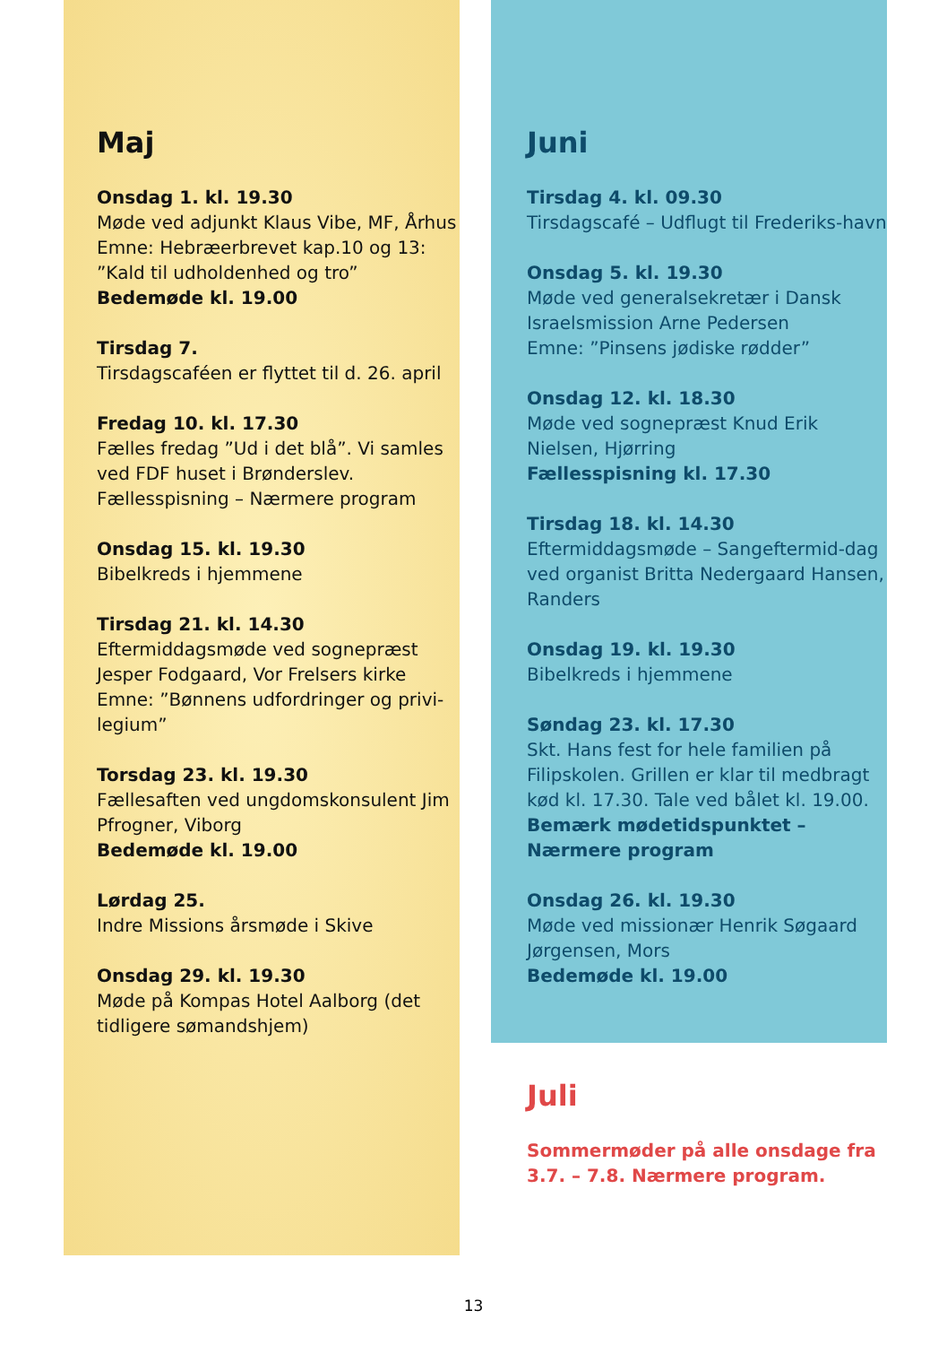Maj
Onsdag 1. kl. 19.30
Møde ved adjunkt Klaus Vibe, MF, Århus
Emne: Hebræerbrevet kap.10 og 13:
”Kald til udholdenhed og tro”
Bedemøde kl. 19.00
Tirsdag 7.
Tirsdagscaféen er flyttet til d. 26. april
Fredag 10. kl. 17.30
Fælles fredag ”Ud i det blå”. Vi samles ved FDF huset i Brønderslev.
Fællesspisning – Nærmere program
Onsdag 15. kl. 19.30
Bibelkreds i hjemmene
Tirsdag 21. kl. 14.30
Eftermiddagsmøde ved sognepræst Jesper Fodgaard, Vor Frelsers kirke
Emne: ”Bønnens udfordringer og privi-legium”
Torsdag 23. kl. 19.30
Fællesaften ved ungdomskonsulent Jim Pfrogner, Viborg
Bedemøde kl. 19.00
Lørdag 25.
Indre Missions årsmøde i Skive
Onsdag 29. kl. 19.30
Møde på Kompas Hotel Aalborg (det tidligere sømandshjem)
Juni
Tirsdag 4. kl. 09.30
Tirsdagscafé – Udflugt til Frederiks-havn
Onsdag 5. kl. 19.30
Møde ved generalsekretær i Dansk Israelsmission Arne Pedersen
Emne: ”Pinsens jødiske rødder”
Onsdag 12. kl. 18.30
Møde ved sognepræst Knud Erik Nielsen, Hjørring
Fællesspisning kl. 17.30
Tirsdag 18. kl. 14.30
Eftermiddagsmøde – Sangeftermid-dag ved organist Britta Nedergaard Hansen, Randers
Onsdag 19. kl. 19.30
Bibelkreds i hjemmene
Søndag 23. kl. 17.30
Skt. Hans fest for hele familien på Filipskolen. Grillen er klar til medbragt kød kl. 17.30. Tale ved bålet kl. 19.00.
Bemærk mødetidspunktet – Nærmere program
Onsdag 26. kl. 19.30
Møde ved missionær Henrik Søgaard Jørgensen, Mors
Bedemøde kl. 19.00
Juli
Sommermøder på alle onsdage fra 3.7. – 7.8. Nærmere program.
13